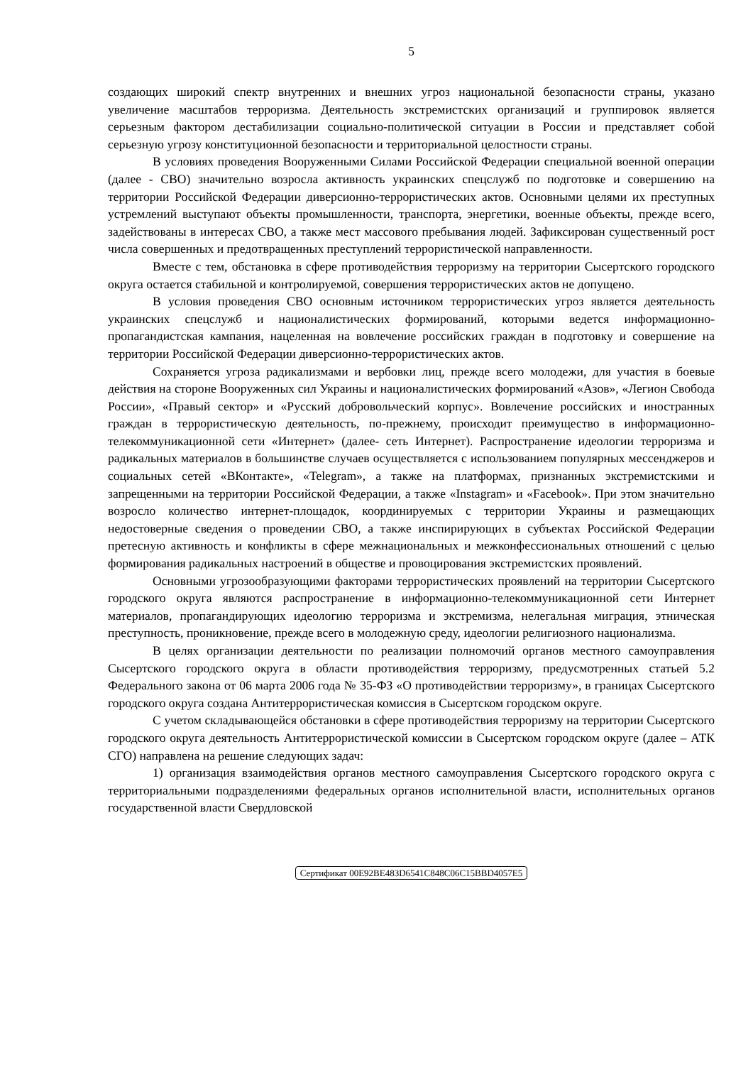5
создающих широкий спектр внутренних и внешних угроз национальной безопасности страны, указано увеличение масштабов терроризма. Деятельность экстремистских организаций и группировок является серьезным фактором дестабилизации социально-политической ситуации в России и представляет собой серьезную угрозу конституционной безопасности и территориальной целостности страны.
В условиях проведения Вооруженными Силами Российской Федерации специальной военной операции (далее - СВО) значительно возросла активность украинских спецслужб по подготовке и совершению на территории Российской Федерации диверсионно-террористических актов. Основными целями их преступных устремлений выступают объекты промышленности, транспорта, энергетики, военные объекты, прежде всего, задействованы в интересах СВО, а также мест массового пребывания людей. Зафиксирован существенный рост числа совершенных и предотвращенных преступлений террористической направленности.
Вместе с тем, обстановка в сфере противодействия терроризму на территории Сысертского городского округа остается стабильной и контролируемой, совершения террористических актов не допущено.
В условия проведения СВО основным источником террористических угроз является деятельность украинских спецслужб и националистических формирований, которыми ведется информационно-пропагандистская кампания, нацеленная на вовлечение российских граждан в подготовку и совершение на территории Российской Федерации диверсионно-террористических актов.
Сохраняется угроза радикализмами и вербовки лиц, прежде всего молодежи, для участия в боевые действия на стороне Вооруженных сил Украины и националистических формирований «Азов», «Легион Свобода России», «Правый сектор» и «Русский добровольческий корпус». Вовлечение российских и иностранных граждан в террористическую деятельность, по-прежнему, происходит преимущество в информационно-телекоммуникационной сети «Интернет» (далее- сеть Интернет). Распространение идеологии терроризма и радикальных материалов в большинстве случаев осуществляется с использованием популярных мессенджеров и социальных сетей «ВКонтакте», «Telegram», а также на платформах, признанных экстремистскими и запрещенными на территории Российской Федерации, а также «Instagram» и «Facebook». При этом значительно возросло количество интернет-площадок, координируемых с территории Украины и размещающих недостоверные сведения о проведении СВО, а также инспирирующих в субъектах Российской Федерации претесную активность и конфликты в сфере межнациональных и межконфессиональных отношений с целью формирования радикальных настроений в обществе и провоцирования экстремистских проявлений.
Основными угрозообразующими факторами террористических проявлений на территории Сысертского городского округа являются распространение в информационно-телекоммуникационной сети Интернет материалов, пропагандирующих идеологию терроризма и экстремизма, нелегальная миграция, этническая преступность, проникновение, прежде всего в молодежную среду, идеологии религиозного национализма.
В целях организации деятельности по реализации полномочий органов местного самоуправления Сысертского городского округа в области противодействия терроризму, предусмотренных статьей 5.2 Федерального закона от 06 марта 2006 года № 35-ФЗ «О противодействии терроризму», в границах Сысертского городского округа создана Антитеррористическая комиссия в Сысертском городском округе.
С учетом складывающейся обстановки в сфере противодействия терроризму на территории Сысертского городского округа деятельность Антитеррористической комиссии в Сысертском городском округе (далее – АТК СГО) направлена на решение следующих задач:
1) организация взаимодействия органов местного самоуправления Сысертского городского округа с территориальными подразделениями федеральных органов исполнительной власти, исполнительных органов государственной власти Свердловской
Сертификат 00E92BE483D6541C848C06C15BBD4057E5